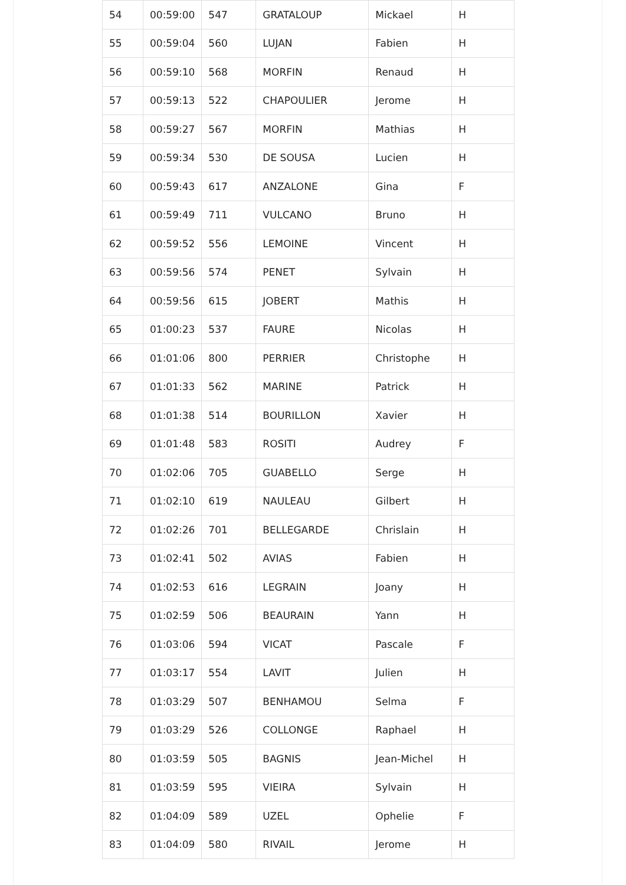| 54 | 00:59:00 | 547 | GRATALOUP | Mickael | H |
| 55 | 00:59:04 | 560 | LUJAN | Fabien | H |
| 56 | 00:59:10 | 568 | MORFIN | Renaud | H |
| 57 | 00:59:13 | 522 | CHAPOULIER | Jerome | H |
| 58 | 00:59:27 | 567 | MORFIN | Mathias | H |
| 59 | 00:59:34 | 530 | DE SOUSA | Lucien | H |
| 60 | 00:59:43 | 617 | ANZALONE | Gina | F |
| 61 | 00:59:49 | 711 | VULCANO | Bruno | H |
| 62 | 00:59:52 | 556 | LEMOINE | Vincent | H |
| 63 | 00:59:56 | 574 | PENET | Sylvain | H |
| 64 | 00:59:56 | 615 | JOBERT | Mathis | H |
| 65 | 01:00:23 | 537 | FAURE | Nicolas | H |
| 66 | 01:01:06 | 800 | PERRIER | Christophe | H |
| 67 | 01:01:33 | 562 | MARINE | Patrick | H |
| 68 | 01:01:38 | 514 | BOURILLON | Xavier | H |
| 69 | 01:01:48 | 583 | ROSITI | Audrey | F |
| 70 | 01:02:06 | 705 | GUABELLO | Serge | H |
| 71 | 01:02:10 | 619 | NAULEAU | Gilbert | H |
| 72 | 01:02:26 | 701 | BELLEGARDE | Chrislain | H |
| 73 | 01:02:41 | 502 | AVIAS | Fabien | H |
| 74 | 01:02:53 | 616 | LEGRAIN | Joany | H |
| 75 | 01:02:59 | 506 | BEAURAIN | Yann | H |
| 76 | 01:03:06 | 594 | VICAT | Pascale | F |
| 77 | 01:03:17 | 554 | LAVIT | Julien | H |
| 78 | 01:03:29 | 507 | BENHAMOU | Selma | F |
| 79 | 01:03:29 | 526 | COLLONGE | Raphael | H |
| 80 | 01:03:59 | 505 | BAGNIS | Jean-Michel | H |
| 81 | 01:03:59 | 595 | VIEIRA | Sylvain | H |
| 82 | 01:04:09 | 589 | UZEL | Ophelie | F |
| 83 | 01:04:09 | 580 | RIVAIL | Jerome | H |